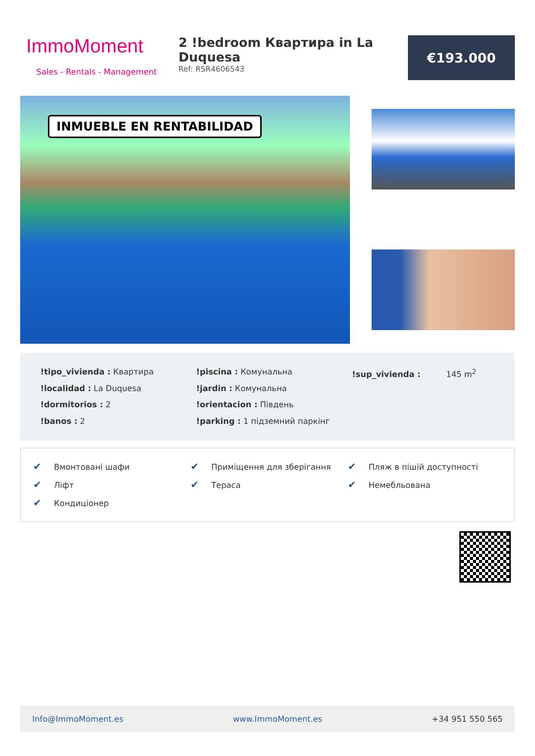ImmoMoment
Sales - Rentals - Management
2 !bedroom Квартира in La Duquesa
Ref: RSR4606543
€193.000
INMUEBLE EN RENTABILIDAD
!tipo_vivienda : Квартира
!localidad : La Duquesa
!dormitorios : 2
!banos : 2
!piscina : Комунальна
!jardin : Комунальна
!orientacion : Південь
!parking : 1 підземний паркінг
!sup_vivienda : 145 m<sup>2</sup>
✔ Вмонтовані шафи
✔ Приміщення для зберігання
✔ Пляж в пішій доступності
✔ Ліфт
✔ Тераса
✔ Немебльована
✔ Кондиціонер
Info@ImmoMoment.es www.ImmoMoment.es +34 951 550 565